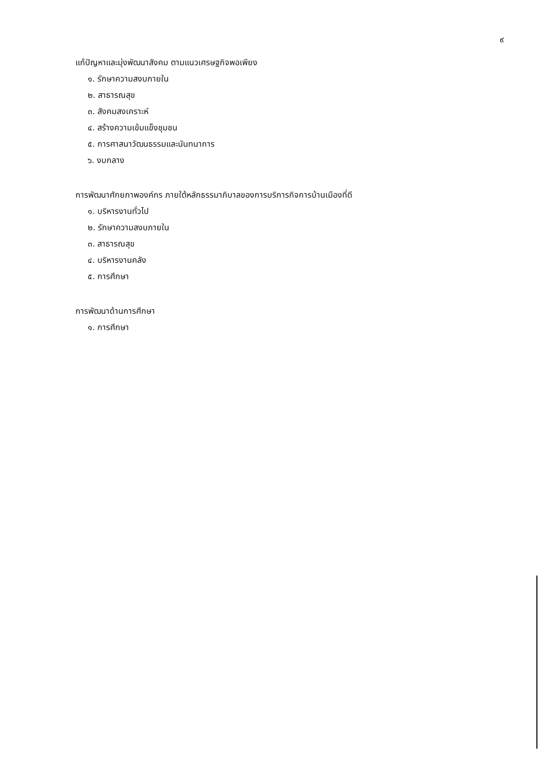๙
แก้ปัญหาและมุ่งพัฒนาสังคม ตามแนวเศรษฐกิจพอเพียง
๑. รักษาความสงบภายใน
๒. สาธารณสุข
๓. สังคมสงเคราะห์
๔. สร้างความเข้มแข็งชุมชน
๕. การศาสนาวัฒนธรรมและนันทนาการ
๖. งบกลาง
การพัฒนาศักยภาพองค์กร ภายใต้หลักธรรมาภิบาลของการบริการกิจการบ้านเมืองที่ดี
๑. บริหารงานทั่วไป
๒. รักษาความสงบภายใน
๓. สาธารณสุข
๔. บริหารงานคลัง
๕. การศึกษา
การพัฒนาด้านการศึกษา
๑. การศึกษา